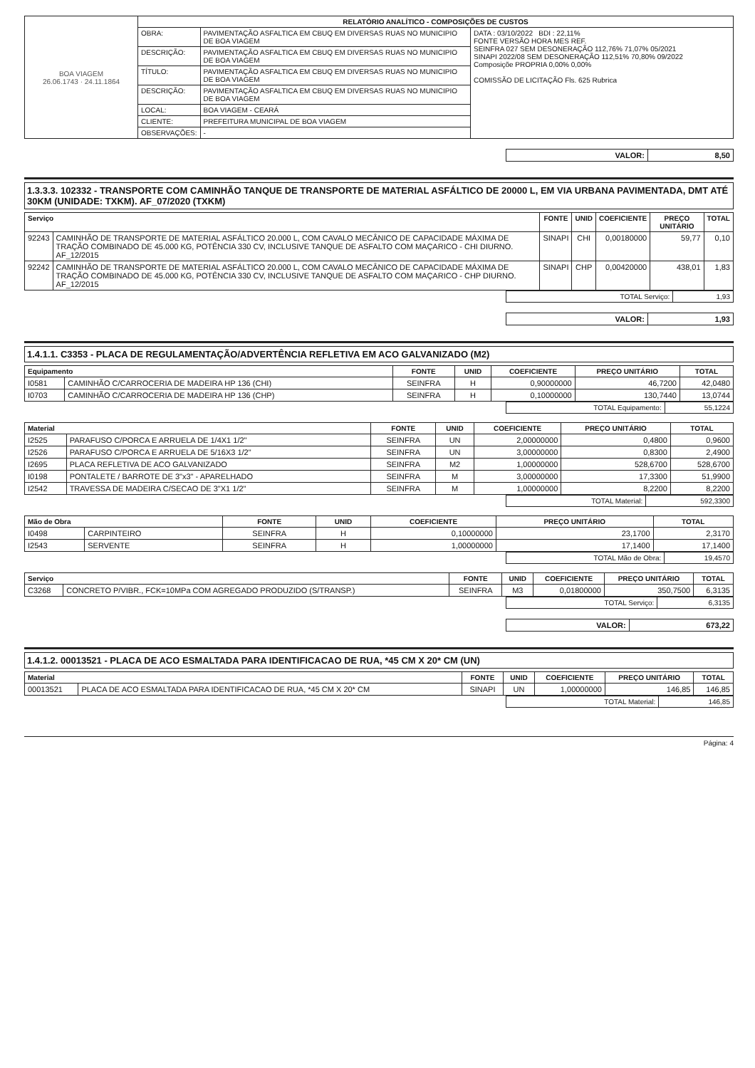| BOA VIAGEM 26.06.1743 · 24.11.1864 | RELATÓRIO ANALÍTICO - COMPOSIÇÕES DE CUSTOS | | |
| | OBRA: | PAVIMENTAÇÃO ASFALTICA EM CBUQ EM DIVERSAS RUAS NO MUNICIPIO DE BOA VIAGEM | DATA : 03/10/2022 BDI : 22,11% FONTE VERSÃO HORA MES REF. SEINFRA 027 SEM DESONERAÇÃO 112,76% 71,07% 05/2021 SINAPI 2022/08 SEM DESONERAÇÃO 112,51% 70,80% 09/2022 Composiçõe PROPRIA 0,00% 0,00% COMISSÃO DE LICITAÇÃO Fls. 625 Rubrica |
| | DESCRIÇÃO: | PAVIMENTAÇÃO ASFALTICA EM CBUQ EM DIVERSAS RUAS NO MUNICIPIO DE BOA VIAGEM | |
| | TÍTULO: | PAVIMENTAÇÃO ASFALTICA EM CBUQ EM DIVERSAS RUAS NO MUNICIPIO DE BOA VIAGEM | |
| | DESCRIÇÃO: | PAVIMENTAÇÃO ASFALTICA EM CBUQ EM DIVERSAS RUAS NO MUNICIPIO DE BOA VIAGEM | |
| | LOCAL: | BOA VIAGEM - CEARÁ | |
| | CLIENTE: | PREFEITURA MUNICIPAL DE BOA VIAGEM | |
| | OBSERVAÇÕES: | - | |
| VALOR: | 8,50 |
1.3.3.3. 102332 - TRANSPORTE COM CAMINHÃO TANQUE DE TRANSPORTE DE MATERIAL ASFÁLTICO DE 20000 L, EM VIA URBANA PAVIMENTADA, DMT ATÉ 30KM (UNIDADE: TXKM). AF_07/2020 (TXKM)
| Serviço | | FONTE | UNID | COEFICIENTE | PREÇO UNITÁRIO | TOTAL |
| --- | --- | --- | --- | --- | --- | --- |
| 92243 | CAMINHÃO DE TRANSPORTE DE MATERIAL ASFÁLTICO 20.000 L, COM CAVALO MECÂNICO DE CAPACIDADE MÁXIMA DE TRAÇÃO COMBINADO DE 45.000 KG, POTÊNCIA 330 CV, INCLUSIVE TANQUE DE ASFALTO COM MAÇARICO - CHI DIURNO. AF_12/2015 | SINAPI | CHI | 0,00180000 | 59,77 | 0,10 |
| 92242 | CAMINHÃO DE TRANSPORTE DE MATERIAL ASFÁLTICO 20.000 L, COM CAVALO MECÂNICO DE CAPACIDADE MÁXIMA DE TRAÇÃO COMBINADO DE 45.000 KG, POTÊNCIA 330 CV, INCLUSIVE TANQUE DE ASFALTO COM MAÇARICO - CHP DIURNO. AF_12/2015 | SINAPI | CHP | 0,00420000 | 438,01 | 1,83 |
| TOTAL Serviço: | 1,93 |
| VALOR: | 1,93 |
1.4.1.1. C3353 - PLACA DE REGULAMENTAÇÃO/ADVERTÊNCIA REFLETIVA EM ACO GALVANIZADO (M2)
| Equipamento | | FONTE | UNID | COEFICIENTE | PREÇO UNITÁRIO | TOTAL |
| --- | --- | --- | --- | --- | --- | --- |
| I0581 | CAMINHÃO C/CARROCERIA DE MADEIRA HP 136 (CHI) | SEINFRA | H | 0,90000000 | 46,7200 | 42,0480 |
| I0703 | CAMINHÃO C/CARROCERIA DE MADEIRA HP 136 (CHP) | SEINFRA | H | 0,10000000 | 130,7440 | 13,0744 |
| TOTAL Equipamento: | 55,1224 |
| Material | | FONTE | UNID | COEFICIENTE | PREÇO UNITÁRIO | TOTAL |
| --- | --- | --- | --- | --- | --- | --- |
| I2525 | PARAFUSO C/PORCA E ARRUELA DE 1/4X1 1/2" | SEINFRA | UN | 2,00000000 | 0,4800 | 0,9600 |
| I2526 | PARAFUSO C/PORCA E ARRUELA DE 5/16X3 1/2" | SEINFRA | UN | 3,00000000 | 0,8300 | 2,4900 |
| I2695 | PLACA REFLETIVA DE ACO GALVANIZADO | SEINFRA | M2 | 1,00000000 | 528,6700 | 528,6700 |
| I0198 | PONTALETE / BARROTE DE 3"x3" - APARELHADO | SEINFRA | M | 3,00000000 | 17,3300 | 51,9900 |
| I2542 | TRAVESSA DE MADEIRA C/SECAO DE 3"X1 1/2" | SEINFRA | M | 1,00000000 | 8,2200 | 8,2200 |
| TOTAL Material: | 592,3300 |
| Mão de Obra | | FONTE | UNID | COEFICIENTE | PREÇO UNITÁRIO | TOTAL |
| --- | --- | --- | --- | --- | --- | --- |
| I0498 | CARPINTEIRO | SEINFRA | H | 0,10000000 | 23,1700 | 2,3170 |
| I2543 | SERVENTE | SEINFRA | H | 1,00000000 | 17,1400 | 17,1400 |
| TOTAL Mão de Obra: | 19,4570 |
| Serviço | | FONTE | UNID | COEFICIENTE | PREÇO UNITÁRIO | TOTAL |
| --- | --- | --- | --- | --- | --- | --- |
| C3268 | CONCRETO P/VIBR., FCK=10MPa COM AGREGADO PRODUZIDO (S/TRANSP.) | SEINFRA | M3 | 0,01800000 | 350,7500 | 6,3135 |
| TOTAL Serviço: | 6,3135 |
| VALOR: | 673,22 |
1.4.1.2. 00013521 - PLACA DE ACO ESMALTADA PARA IDENTIFICACAO DE RUA, *45 CM X 20* CM (UN)
| Material | | FONTE | UNID | COEFICIENTE | PREÇO UNITÁRIO | TOTAL |
| --- | --- | --- | --- | --- | --- | --- |
| 00013521 | PLACA DE ACO ESMALTADA PARA IDENTIFICACAO DE RUA, *45 CM X 20* CM | SINAPI | UN | 1,00000000 | 146,85 | 146,85 |
| TOTAL Material: | 146,85 |
Página: 4